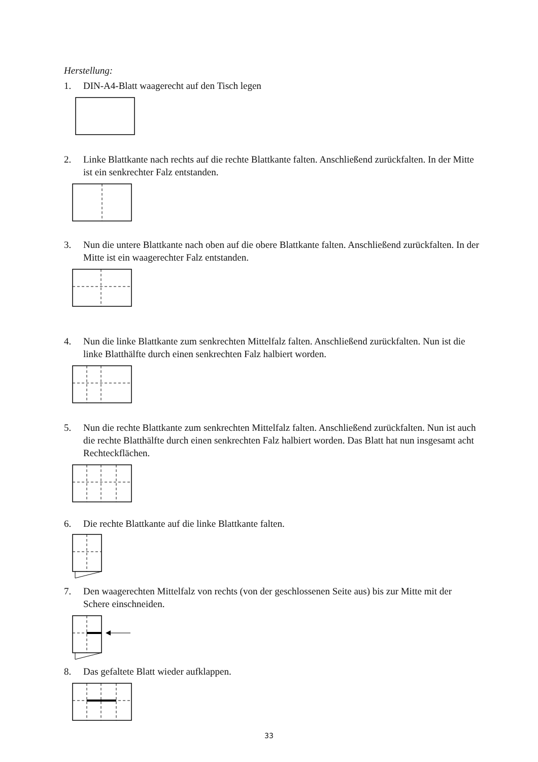Herstellung:
1. DIN-A4-Blatt waagerecht auf den Tisch legen
2. Linke Blattkante nach rechts auf die rechte Blattkante falten. Anschließend zurückfalten. In der Mitte ist ein senkrechter Falz entstanden.
3. Nun die untere Blattkante nach oben auf die obere Blattkante falten. Anschließend zurückfalten. In der Mitte ist ein waagerechter Falz entstanden.
4. Nun die linke Blattkante zum senkrechten Mittelfalz falten. Anschließend zurückfalten. Nun ist die linke Blatthälfte durch einen senkrechten Falz halbiert worden.
5. Nun die rechte Blattkante zum senkrechten Mittelfalz falten. Anschließend zurückfalten. Nun ist auch die rechte Blatthälfte durch einen senkrechten Falz halbiert worden. Das Blatt hat nun insgesamt acht Rechteckflächen.
6. Die rechte Blattkante auf die linke Blattkante falten.
7. Den waagerechten Mittelfalz von rechts (von der geschlossenen Seite aus) bis zur Mitte mit der Schere einschneiden.
8. Das gefaltete Blatt wieder aufklappen.
33